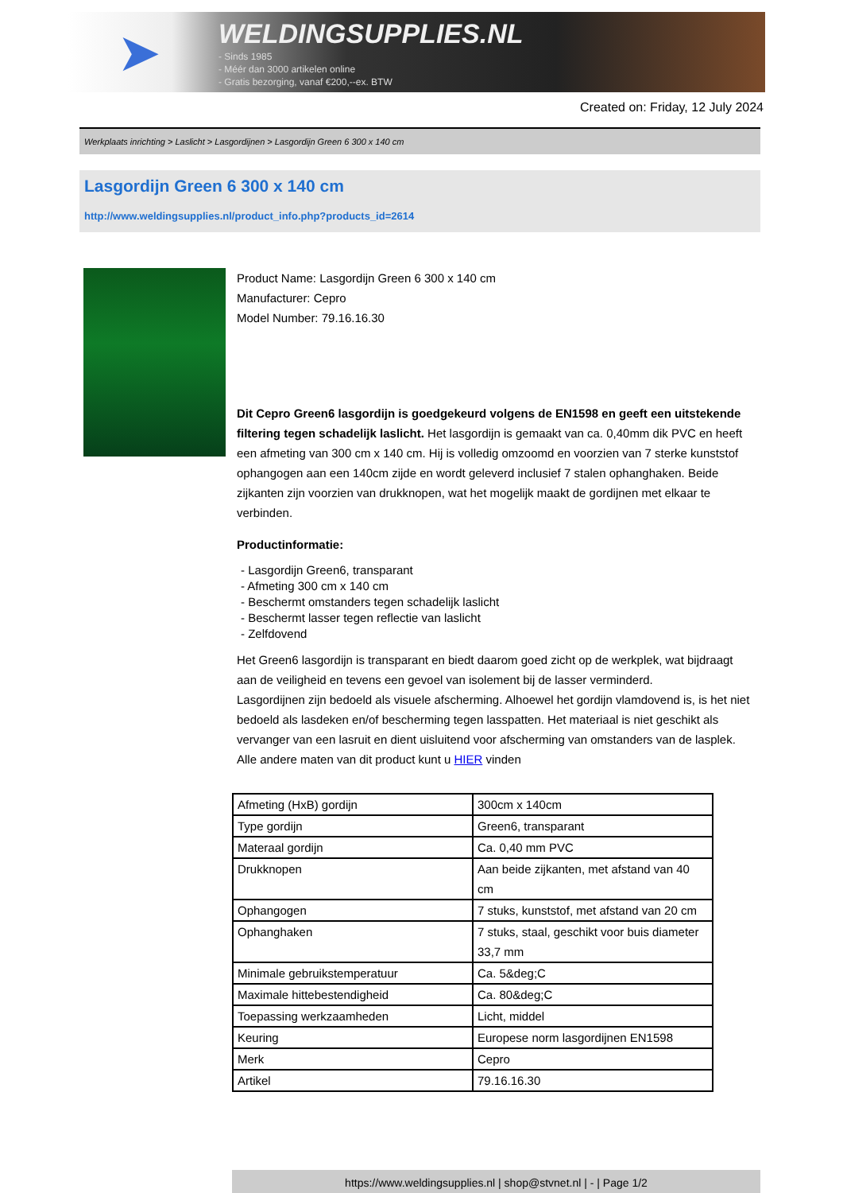➤
WELDINGSUPPLIES.NL
- Sinds 1985
- Méér dan 3000 artikelen online
- Gratis bezorging, vanaf €200,--ex. BTW
Created on: Friday, 12 July 2024
Werkplaats inrichting > Laslicht > Lasgordijnen > Lasgordijn Green 6 300 x 140 cm
Lasgordijn Green 6 300 x 140 cm
http://www.weldingsupplies.nl/product_info.php?products_id=2614
Product Name: Lasgordijn Green 6 300 x 140 cm
Manufacturer: Cepro
Model Number: 79.16.16.30
Dit Cepro Green6 lasgordijn is goedgekeurd volgens de EN1598 en geeft een uitstekende filtering tegen schadelijk laslicht. Het lasgordijn is gemaakt van ca. 0,40mm dik PVC en heeft een afmeting van 300 cm x 140 cm. Hij is volledig omzoomd en voorzien van 7 sterke kunststof ophangogen aan een 140cm zijde en wordt geleverd inclusief 7 stalen ophanghaken. Beide zijkanten zijn voorzien van drukknopen, wat het mogelijk maakt de gordijnen met elkaar te verbinden.
Productinformatie:
- Lasgordijn Green6, transparant
- Afmeting 300 cm x 140 cm
- Beschermt omstanders tegen schadelijk laslicht
- Beschermt lasser tegen reflectie van laslicht
- Zelfdovend
Het Green6 lasgordijn is transparant en biedt daarom goed zicht op de werkplek, wat bijdraagt aan de veiligheid en tevens een gevoel van isolement bij de lasser verminderd.
Lasgordijnen zijn bedoeld als visuele afscherming. Alhoewel het gordijn vlamdovend is, is het niet bedoeld als lasdeken en/of bescherming tegen lasspatten. Het materiaal is niet geschikt als vervanger van een lasruit en dient uisluitend voor afscherming van omstanders van de lasplek.
Alle andere maten van dit product kunt u HIER vinden
| Afmeting (HxB) gordijn | 300cm x 140cm |
| Type gordijn | Green6, transparant |
| Materaal gordijn | Ca. 0,40 mm PVC |
| Drukknopen | Aan beide zijkanten, met afstand van 40 cm |
| Ophangogen | 7 stuks, kunststof, met afstand van 20 cm |
| Ophanghaken | 7 stuks, staal, geschikt voor buis diameter 33,7 mm |
| Minimale gebruikstemperatuur | Ca. 5&deg;C |
| Maximale hittebestendigheid | Ca. 80&deg;C |
| Toepassing werkzaamheden | Licht, middel |
| Keuring | Europese norm lasgordijnen EN1598 |
| Merk | Cepro |
| Artikel | 79.16.16.30 |
https://www.weldingsupplies.nl | shop@stvnet.nl | - | Page 1/2